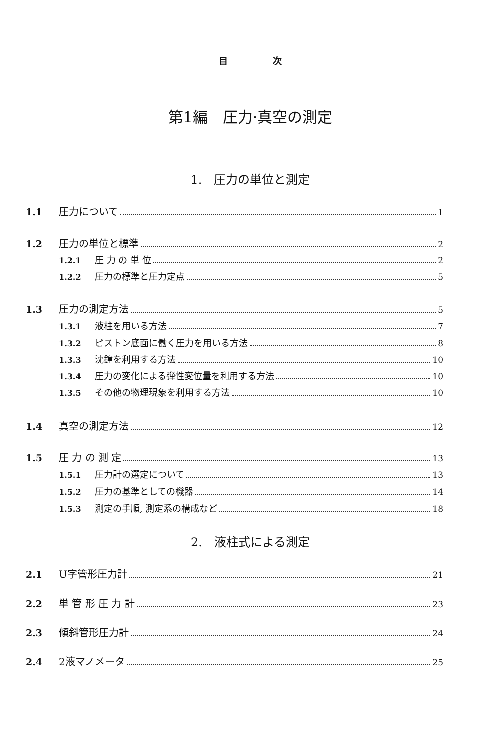目　　　　　次
第1編　圧力·真空の測定
1.　圧力の単位と測定
1.1 圧力について 1
1.2 圧力の単位と標準 2
1.2.1 圧 力 の 単 位 2
1.2.2 圧力の標準と圧力定点 5
1.3 圧力の測定方法 5
1.3.1 液柱を用いる方法 7
1.3.2 ピストン底面に働く圧力を用いる方法 8
1.3.3 沈鐘を利用する方法 10
1.3.4 圧力の変化による弾性変位量を利用する方法 10
1.3.5 その他の物理現象を利用する方法 10
1.4 真空の測定方法 12
1.5 圧 力 の 測 定 13
1.5.1 圧力計の選定について 13
1.5.2 圧力の基準としての機器 14
1.5.3 測定の手順, 測定系の構成など 18
2.　液柱式による測定
2.1 U字管形圧力計 21
2.2 単 管 形 圧 力 計 23
2.3 傾斜管形圧力計 24
2.4 2液マノメータ 25